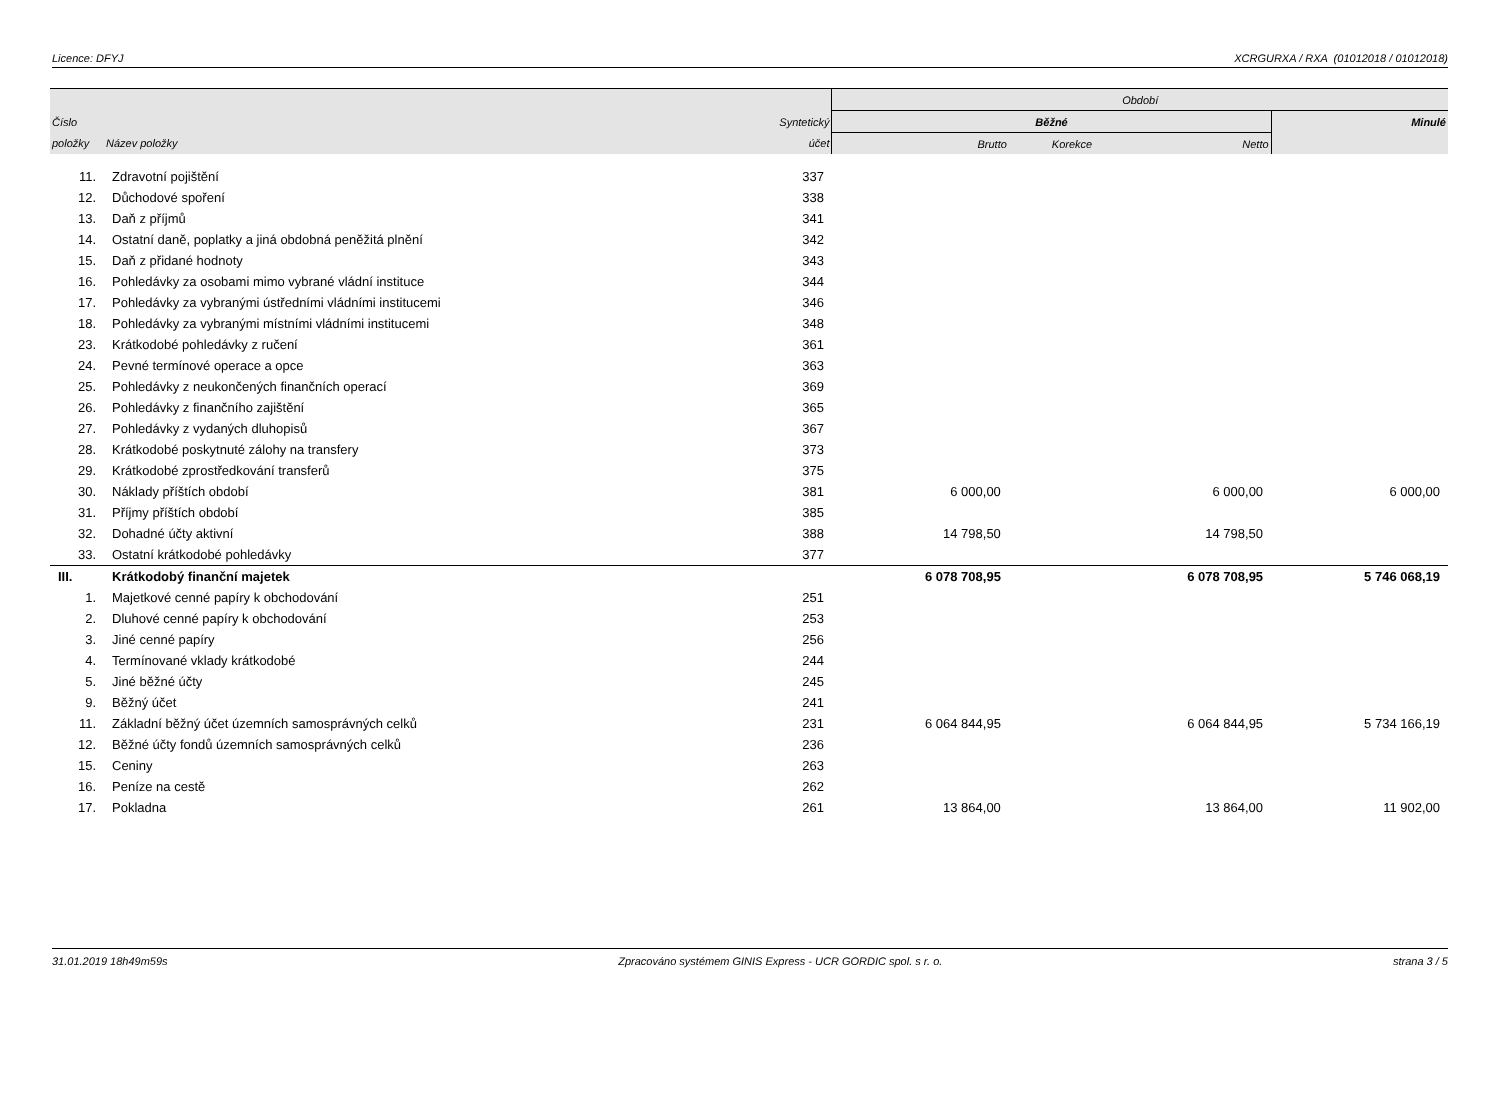Licence: DFYJ XCRGURXA / RXA (01012018 / 01012018)
| | | | Období | | | |
| --- | --- | --- | --- | --- | --- | --- |
| Číslo | | Syntetický | Běžné | | | Minulé |
| položky | Název položky | účet | Brutto | Korekce | Netto | |
| 11. | Zdravotní pojištění | 337 | | | | |
| 12. | Důchodové spoření | 338 | | | | |
| 13. | Daň z příjmů | 341 | | | | |
| 14. | Ostatní daně, poplatky a jiná obdobná peněžitá plnění | 342 | | | | |
| 15. | Daň z přidané hodnoty | 343 | | | | |
| 16. | Pohledávky za osobami mimo vybrané vládní instituce | 344 | | | | |
| 17. | Pohledávky za vybranými ústředními vládními institucemi | 346 | | | | |
| 18. | Pohledávky za vybranými místními vládními institucemi | 348 | | | | |
| 23. | Krátkodobé pohledávky z ručení | 361 | | | | |
| 24. | Pevné termínové operace a opce | 363 | | | | |
| 25. | Pohledávky z neukončených finančních operací | 369 | | | | |
| 26. | Pohledávky z finančního zajištění | 365 | | | | |
| 27. | Pohledávky z vydaných dluhopisů | 367 | | | | |
| 28. | Krátkodobé poskytnuté zálohy na transfery | 373 | | | | |
| 29. | Krátkodobé zprostředkování transferů | 375 | | | | |
| 30. | Náklady příštích období | 381 | 6 000,00 | | 6 000,00 | 6 000,00 |
| 31. | Příjmy příštích období | 385 | | | | |
| 32. | Dohadné účty aktivní | 388 | 14 798,50 | | 14 798,50 | |
| 33. | Ostatní krátkodobé pohledávky | 377 | | | | |
| III. | Krátkodobý finanční majetek | | 6 078 708,95 | | 6 078 708,95 | 5 746 068,19 |
| 1. | Majetkové cenné papíry k obchodování | 251 | | | | |
| 2. | Dluhové cenné papíry k obchodování | 253 | | | | |
| 3. | Jiné cenné papíry | 256 | | | | |
| 4. | Termínované vklady krátkodobé | 244 | | | | |
| 5. | Jiné běžné účty | 245 | | | | |
| 9. | Běžný účet | 241 | | | | |
| 11. | Základní běžný účet územních samosprávných celků | 231 | 6 064 844,95 | | 6 064 844,95 | 5 734 166,19 |
| 12. | Běžné účty fondů územních samosprávných celků | 236 | | | | |
| 15. | Ceniny | 263 | | | | |
| 16. | Peníze na cestě | 262 | | | | |
| 17. | Pokladna | 261 | 13 864,00 | | 13 864,00 | 11 902,00 |
31.01.2019 18h49m59s Zpracováno systémem GINIS Express - UCR GORDIC spol. s r. o. strana 3 / 5